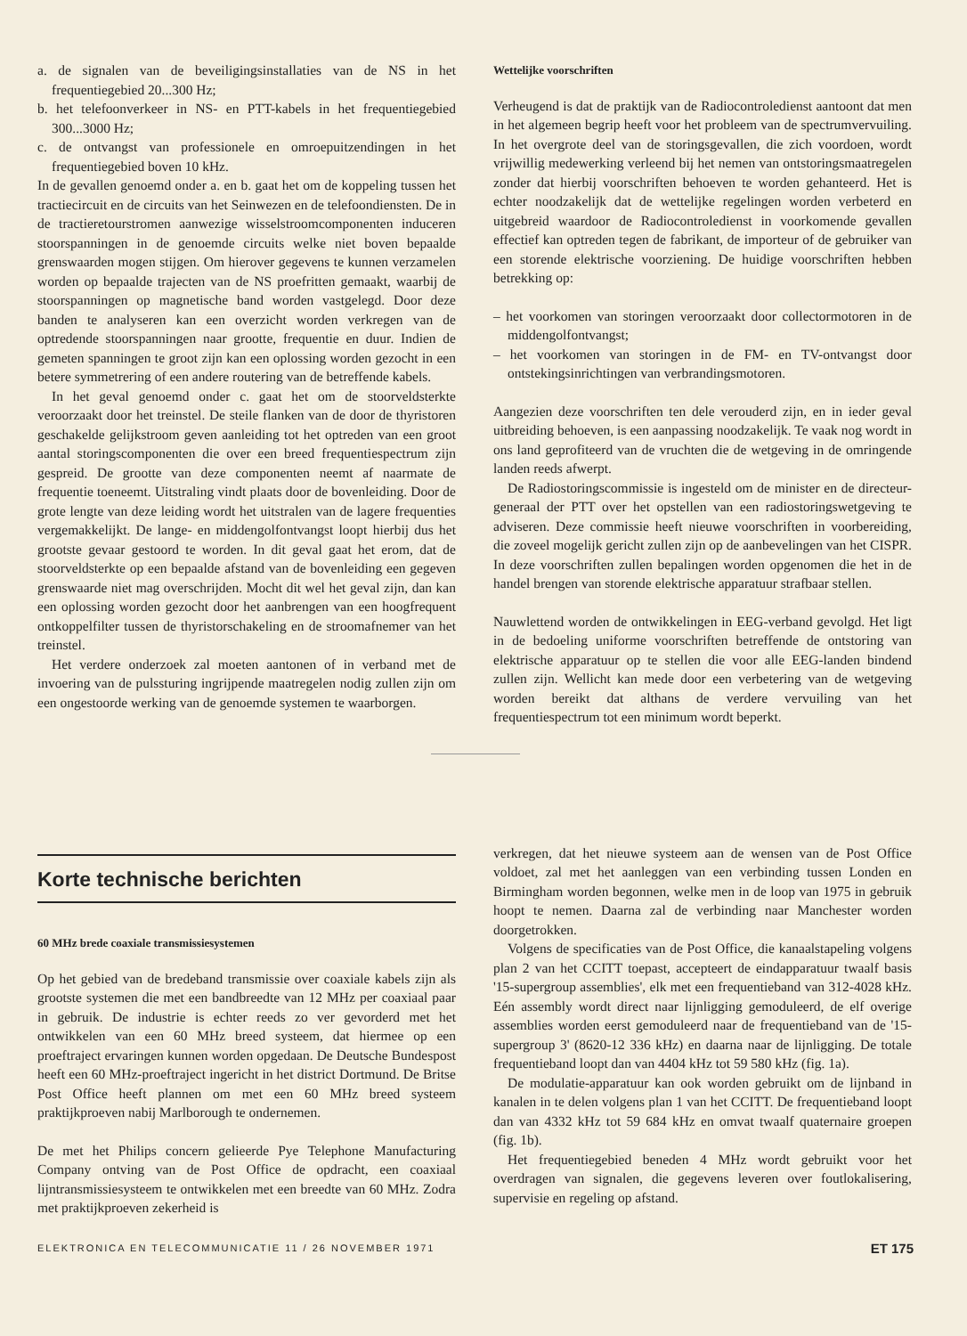a. de signalen van de beveiligingsinstallaties van de NS in het frequentiegebied 20...300 Hz;
b. het telefoonverkeer in NS- en PTT-kabels in het frequentiegebied 300...3000 Hz;
c. de ontvangst van professionele en omroepuitzendingen in het frequentiegebied boven 10 kHz.
In de gevallen genoemd onder a. en b. gaat het om de koppeling tussen het tractiecircuit en de circuits van het Seinwezen en de telefoondiensten. De in de tractieretourstromen aanwezige wisselstroomcomponenten induceren stoorspanningen in de genoemde circuits welke niet boven bepaalde grenswaarden mogen stijgen. Om hierover gegevens te kunnen verzamelen worden op bepaalde trajecten van de NS proefritten gemaakt, waarbij de stoorspanningen op magnetische band worden vastgelegd. Door deze banden te analyseren kan een overzicht worden verkregen van de optredende stoorspanningen naar grootte, frequentie en duur. Indien de gemeten spanningen te groot zijn kan een oplossing worden gezocht in een betere symmetrering of een andere routering van de betreffende kabels.
In het geval genoemd onder c. gaat het om de stoorveldsterkte veroorzaakt door het treinstel. De steile flanken van de door de thyristoren geschakelde gelijkstroom geven aanleiding tot het optreden van een groot aantal storingscomponenten die over een breed frequentiespectrum zijn gespreid. De grootte van deze componenten neemt af naarmate de frequentie toeneemt. Uitstraling vindt plaats door de bovenleiding. Door de grote lengte van deze leiding wordt het uitstralen van de lagere frequenties vergemakkelijkt. De lange- en middengolfontvangst loopt hierbij dus het grootste gevaar gestoord te worden. In dit geval gaat het erom, dat de stoorveldsterkte op een bepaalde afstand van de bovenleiding een gegeven grenswaarde niet mag overschrijden. Mocht dit wel het geval zijn, dan kan een oplossing worden gezocht door het aanbrengen van een hoogfrequent ontkoppelfilter tussen de thyristorschakeling en de stroomafnemer van het treinstel.
Het verdere onderzoek zal moeten aantonen of in verband met de invoering van de pulssturing ingrijpende maatregelen nodig zullen zijn om een ongestoorde werking van de genoemde systemen te waarborgen.
Wettelijke voorschriften
Verheugend is dat de praktijk van de Radiocontroledienst aantoont dat men in het algemeen begrip heeft voor het probleem van de spectrumvervuiling. In het overgrote deel van de storingsgevallen, die zich voordoen, wordt vrijwillig medewerking verleend bij het nemen van ontstoringsmaatregelen zonder dat hierbij voorschriften behoeven te worden gehanteerd. Het is echter noodzakelijk dat de wettelijke regelingen worden verbeterd en uitgebreid waardoor de Radiocontroledienst in voorkomende gevallen effectief kan optreden tegen de fabrikant, de importeur of de gebruiker van een storende elektrische voorziening. De huidige voorschriften hebben betrekking op:
– het voorkomen van storingen veroorzaakt door collectormotoren in de middengolfontvangst;
– het voorkomen van storingen in de FM- en TV-ontvangst door ontstekingsinrichtingen van verbrandingsmotoren.
Aangezien deze voorschriften ten dele verouderd zijn, en in ieder geval uitbreiding behoeven, is een aanpassing noodzakelijk. Te vaak nog wordt in ons land geprofiteerd van de vruchten die de wetgeving in de omringende landen reeds afwerpt.
De Radiostoringscommissie is ingesteld om de minister en de directeur-generaal der PTT over het opstellen van een radiostoringswetgeving te adviseren. Deze commissie heeft nieuwe voorschriften in voorbereiding, die zoveel mogelijk gericht zullen zijn op de aanbevelingen van het CISPR. In deze voorschriften zullen bepalingen worden opgenomen die het in de handel brengen van storende elektrische apparatuur strafbaar stellen.
Nauwlettend worden de ontwikkelingen in EEG-verband gevolgd. Het ligt in de bedoeling uniforme voorschriften betreffende de ontstoring van elektrische apparatuur op te stellen die voor alle EEG-landen bindend zullen zijn. Wellicht kan mede door een verbetering van de wetgeving worden bereikt dat althans de verdere vervuiling van het frequentiespectrum tot een minimum wordt beperkt.
Korte technische berichten
60 MHz brede coaxiale transmissiesystemen
Op het gebied van de bredeband transmissie over coaxiale kabels zijn als grootste systemen die met een bandbreedte van 12 MHz per coaxiaal paar in gebruik. De industrie is echter reeds zo ver gevorderd met het ontwikkelen van een 60 MHz breed systeem, dat hiermee op een proeftraject ervaringen kunnen worden opgedaan. De Deutsche Bundespost heeft een 60 MHz-proeftraject ingericht in het district Dortmund. De Britse Post Office heeft plannen om met een 60 MHz breed systeem praktijkproeven nabij Marlborough te ondernemen.
De met het Philips concern gelieerde Pye Telephone Manufacturing Company ontving van de Post Office de opdracht, een coaxiaal lijntransmissiesysteem te ontwikkelen met een breedte van 60 MHz. Zodra met praktijkproeven zekerheid is
verkregen, dat het nieuwe systeem aan de wensen van de Post Office voldoet, zal met het aanleggen van een verbinding tussen Londen en Birmingham worden begonnen, welke men in de loop van 1975 in gebruik hoopt te nemen. Daarna zal de verbinding naar Manchester worden doorgetrokken.
Volgens de specificaties van de Post Office, die kanaalstapeling volgens plan 2 van het CCITT toepast, accepteert de eindapparatuur twaalf basis '15-supergroup assemblies', elk met een frequentieband van 312-4028 kHz. Eén assembly wordt direct naar lijnligging gemoduleerd, de elf overige assemblies worden eerst gemoduleerd naar de frequentieband van de '15-supergroup 3' (8620-12 336 kHz) en daarna naar de lijnligging. De totale frequentieband loopt dan van 4404 kHz tot 59 580 kHz (fig. 1a).
De modulatie-apparatuur kan ook worden gebruikt om de lijnband in kanalen in te delen volgens plan 1 van het CCITT. De frequentieband loopt dan van 4332 kHz tot 59 684 kHz en omvat twaalf quaternaire groepen (fig. 1b).
Het frequentiegebied beneden 4 MHz wordt gebruikt voor het overdragen van signalen, die gegevens leveren over foutlokalisering, supervisie en regeling op afstand.
ELEKTRONICA EN TELECOMMUNICATIE 11 / 26 NOVEMBER 1971 ET 175